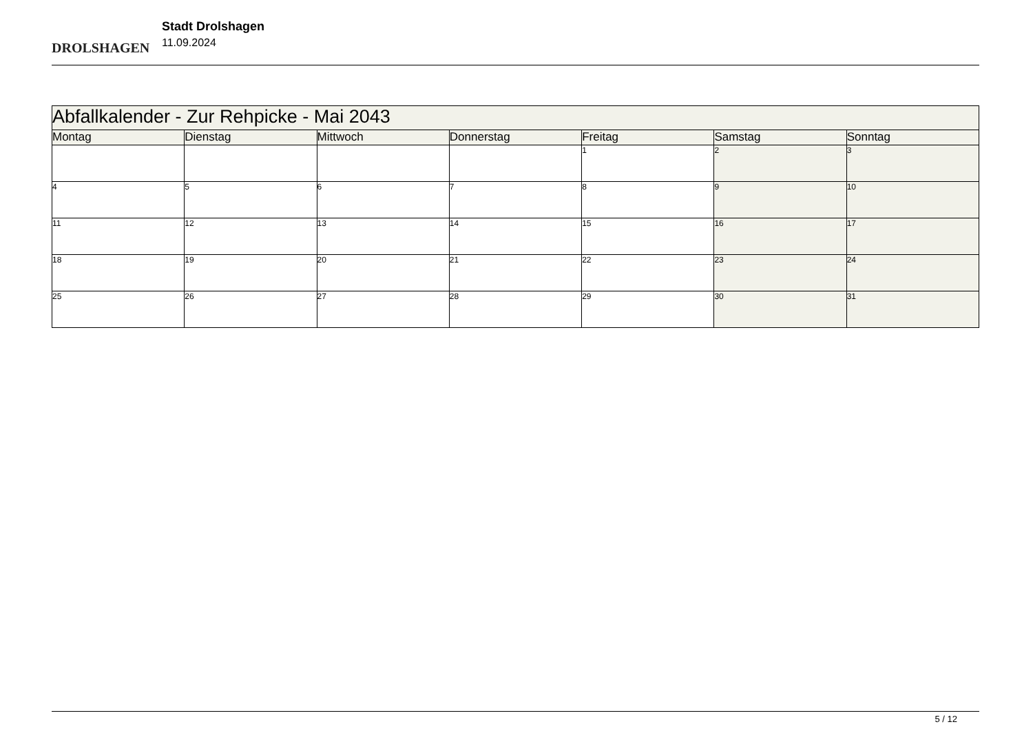DROLSHAGEN
Stadt Drolshagen
11.09.2024
| Abfallkalender - Zur Rehpicke - Mai 2043 | | | | | | |
| Montag | Dienstag | Mittwoch | Donnerstag | Freitag | Samstag | Sonntag |
| | | | | 1 | 2 | 3 |
| 4 | 5 | 6 | 7 | 8 | 9 | 10 |
| 11 | 12 | 13 | 14 | 15 | 16 | 17 |
| 18 | 19 | 20 | 21 | 22 | 23 | 24 |
| 25 | 26 | 27 | 28 | 29 | 30 | 31 |
5 / 12